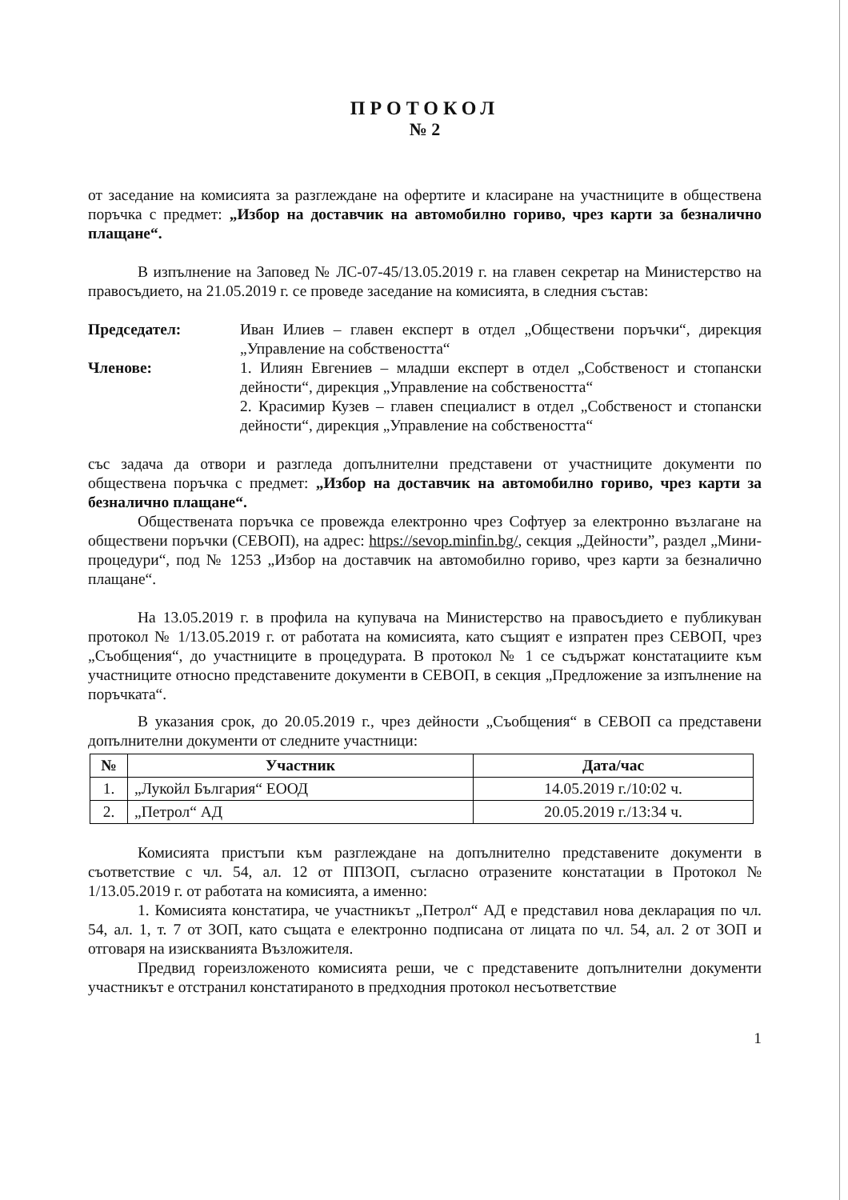ПРОТОКОЛ
№ 2
от заседание на комисията за разглеждане на офертите и класиране на участниците в обществена поръчка с предмет: „Избор на доставчик на автомобилно гориво, чрез карти за безналично плащане“.
В изпълнение на Заповед № ЛС-07-45/13.05.2019 г. на главен секретар на Министерство на правосъдието, на 21.05.2019 г. се проведе заседание на комисията, в следния състав:
Председател: Иван Илиев – главен експерт в отдел „Обществени поръчки“, дирекция „Управление на собствеността“
Членове: 1. Илиян Евгениев – младши експерт в отдел „Собственост и стопански дейности“, дирекция „Управление на собствеността“
2. Красимир Кузев – главен специалист в отдел „Собственост и стопански дейности“, дирекция „Управление на собствеността“
със задача да отвори и разгледа допълнителни представени от участниците документи по обществена поръчка с предмет: „Избор на доставчик на автомобилно гориво, чрез карти за безналично плащане“.
Обществената поръчка се провежда електронно чрез Софтуер за електронно възлагане на обществени поръчки (СЕВОП), на адрес: https://sevop.minfin.bg/, секция „Дейности”, раздел „Мини-процедури“, под № 1253 „Избор на доставчик на автомобилно гориво, чрез карти за безналично плащане“.
На 13.05.2019 г. в профила на купувача на Министерство на правосъдието е публикуван протокол № 1/13.05.2019 г. от работата на комисията, като същият е изпратен през СЕВОП, чрез „Съобщения“, до участниците в процедурата. В протокол № 1 се съдържат констатациите към участниците относно представените документи в СЕВОП, в секция „Предложение за изпълнение на поръчката“.
В указания срок, до 20.05.2019 г., чрез дейности „Съобщения“ в СЕВОП са представени допълнителни документи от следните участници:
| № | Участник | Дата/час |
| --- | --- | --- |
| 1. | „Лукойл България“ ЕООД | 14.05.2019 г./10:02 ч. |
| 2. | „Петрол“ АД | 20.05.2019 г./13:34 ч. |
Комисията пристъпи към разглеждане на допълнително представените документи в съответствие с чл. 54, ал. 12 от ППЗОП, съгласно отразените констатации в Протокол № 1/13.05.2019 г. от работата на комисията, а именно:
1. Комисията констатира, че участникът „Петрол“ АД е представил нова декларация по чл. 54, ал. 1, т. 7 от ЗОП, като същата е електронно подписана от лицата по чл. 54, ал. 2 от ЗОП и отговаря на изискванията Възложителя.
Предвид гореизложеното комисията реши, че с представените допълнителни документи участникът е отстранил констатираното в предходния протокол несъответствие
1